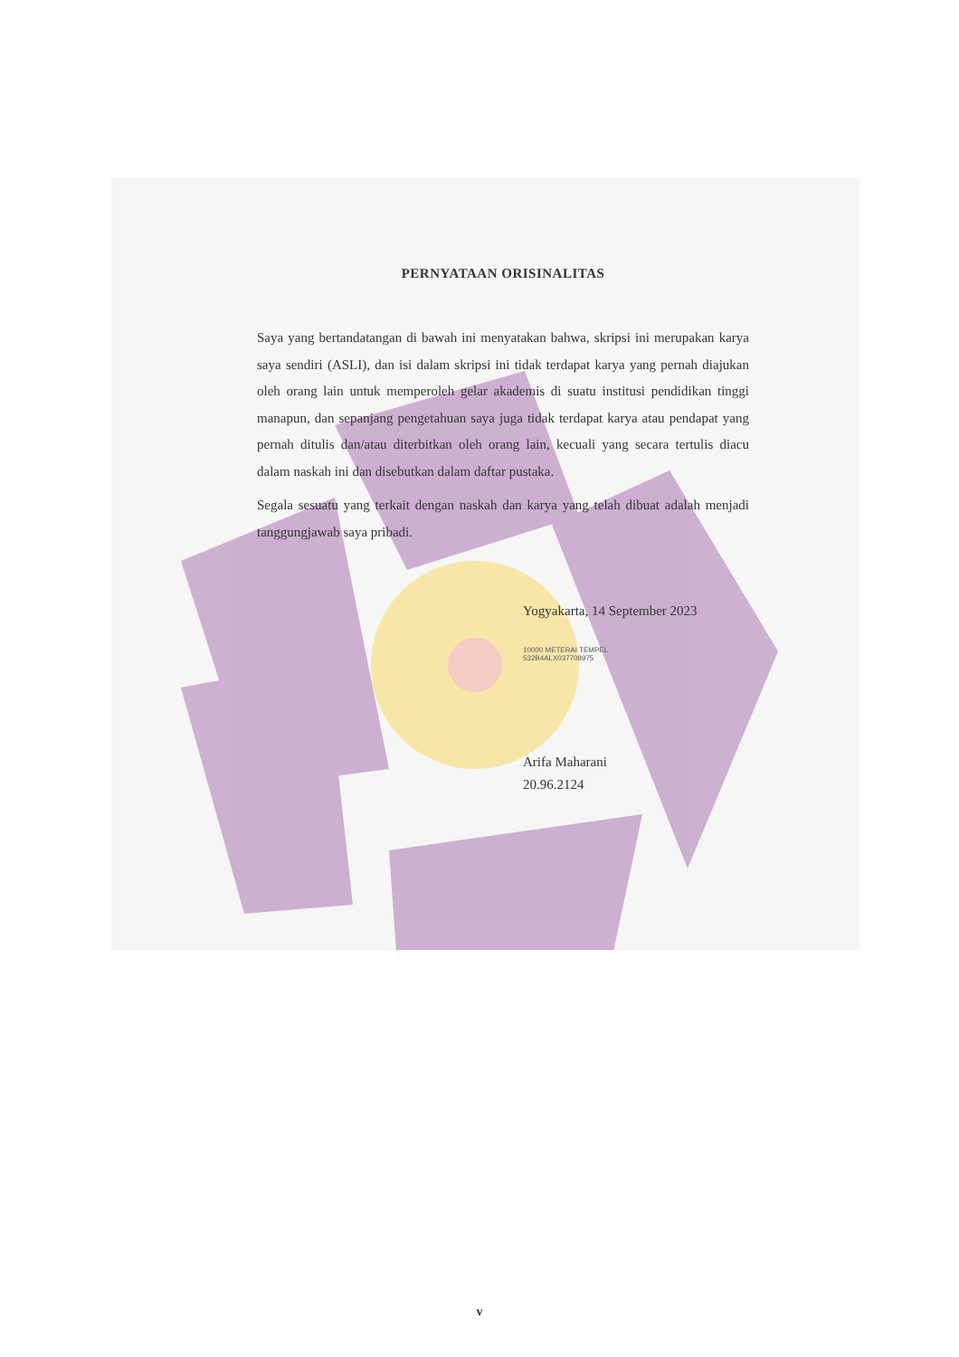PERNYATAAN ORISINALITAS
Saya yang bertandatangan di bawah ini menyatakan bahwa, skripsi ini merupakan karya saya sendiri (ASLI), dan isi dalam skripsi ini tidak terdapat karya yang pernah diajukan oleh orang lain untuk memperoleh gelar akademis di suatu institusi pendidikan tinggi manapun, dan sepanjang pengetahuan saya juga tidak terdapat karya atau pendapat yang pernah ditulis dan/atau diterbitkan oleh orang lain, kecuali yang secara tertulis diacu dalam naskah ini dan disebutkan dalam daftar pustaka.
Segala sesuatu yang terkait dengan naskah dan karya yang telah dibuat adalah menjadi tanggungjawab saya pribadi.
Yogyakarta, 14 September 2023
10000 METERAI TEMPEL 532B4ALX037708975
Arifa Maharani
20.96.2124
v